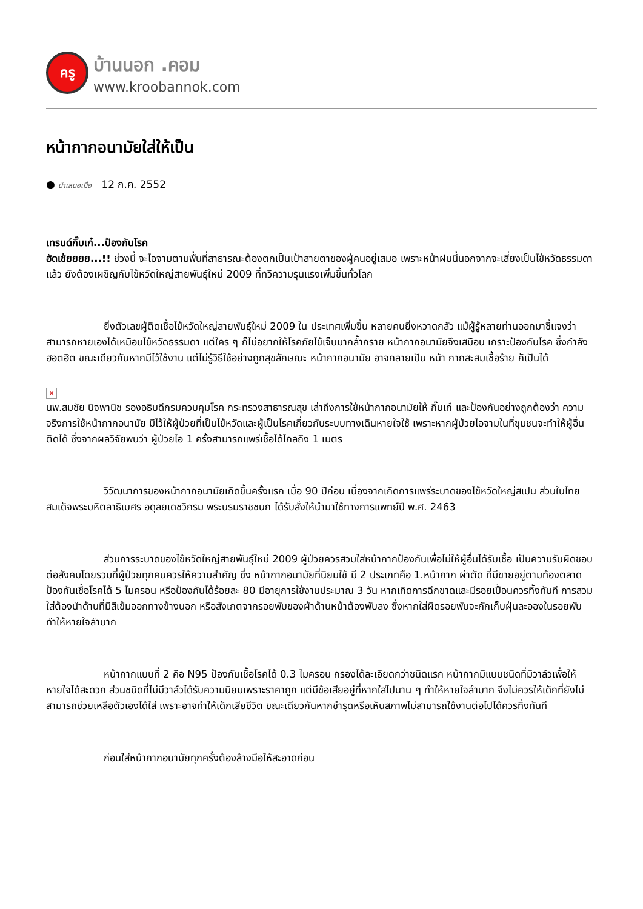ครู
บ้านนอก .คอม
www.kroobannok.com
หน้ากากอนามัยใส่ให้เป็น
● นำเสนอเมื่อ 12 ก.ค. 2552
เทรนด์กิ๊บเก๋...ป้องกันโรค
ฮัดเช้ยยยย...!! ช่วงนี้ จะไอจามตามพื้นที่สาธารณะต้องตกเป็นเป้าสายตาของผู้คนอยู่เสมอ เพราะหน้าฝนนี้นอกจากจะเสี่ยงเป็นไข้หวัดธรรมดาแล้ว ยังต้องเผชิญกับไข้หวัดใหญ่สายพันธุ์ใหม่ 2009 ที่ทวีความรุนแรงเพิ่มขึ้นทั่วโลก
ยิ่งตัวเลขผู้ติดเชื้อไข้หวัดใหญ่สายพันธุ์ใหม่ 2009 ใน ประเทศเพิ่มขึ้น หลายคนยิ่งหวาดกลัว แม้ผู้รู้หลายท่านออกมาชี้แจงว่า สามารถหายเองได้เหมือนไข้หวัดธรรมดา แต่ใคร ๆ ก็ไม่อยากให้โรคภัยไข้เจ็บมากล้ำกราย หน้ากากอนามัยจึงเสมือน เกราะป้องกันโรค ซึ่งกำลัง ฮอตฮิต ขณะเดียวกันหากมีไว้ใช้งาน แต่ไม่รู้วิธีใช้อย่างถูกสุขลักษณะ หน้ากากอนามัย อาจกลายเป็น หน้า กากสะสมเชื้อร้าย ก็เป็นได้
×
นพ.สมชัย นิจพานิช รองอธิบดีกรมควบคุมโรค กระทรวงสาธารณสุข เล่าถึงการใช้หน้ากากอนามัยให้ กิ๊บเก๋ และป้องกันอย่างถูกต้องว่า ความจริงการใช้หน้ากากอนามัย มีไว้ให้ผู้ป่วยที่เป็นไข้หวัดและผู้เป็นโรคเกี่ยวกับระบบทางเดินหายใจใช้ เพราะหากผู้ป่วยไอจามในที่ชุมชนจะทำให้ผู้อื่น ติดได้ ซึ่งจากผลวิจัยพบว่า ผู้ป่วยไอ 1 ครั้งสามารถแพร่เชื้อได้ไกลถึง 1 เมตร
วิวัฒนาการของหน้ากากอนามัยเกิดขึ้นครั้งแรก เมื่อ 90 ปีก่อน เนื่องจากเกิดการแพร่ระบาดของไข้หวัดใหญ่สเปน ส่วนในไทยสมเด็จพระมหิตลาธิเบศร อดุลยเดชวิกรม พระบรมราชชนก ได้รับสั่งให้นำมาใช้ทางการแพทย์ปี พ.ศ. 2463
ส่วนการระบาดของไข้หวัดใหญ่สายพันธุ์ใหม่ 2009 ผู้ป่วยควรสวมใส่หน้ากากป้องกันเพื่อไม่ให้ผู้อื่นได้รับเชื้อ เป็นความรับผิดชอบต่อสังคมโดยรวมที่ผู้ป่วยทุกคนควรให้ความสำคัญ ซึ่ง หน้ากากอนามัยที่นิยมใช้ มี 2 ประเภทคือ 1.หน้ากาก ผ่าตัด ที่มีขายอยู่ตามท้องตลาด ป้องกันเชื้อโรคได้ 5 ไมครอน หรือป้องกันได้ร้อยละ 80 มีอายุการใช้งานประมาณ 3 วัน หากเกิดการฉีกขาดและมีรอยเปื้อนควรทิ้งทันที การสวมใส่ต้องนำด้านที่มีสีเข้มออกทางข้างนอก หรือสังเกตจากรอยพับของผ้าด้านหน้าต้องพับลง ซึ่งหากใส่ผิดรอยพับจะกักเก็บฝุ่นละอองในรอยพับ ทำให้หายใจลำบาก
หน้ากากแบบที่ 2 คือ N95 ป้องกันเชื้อโรคได้ 0.3 ไมครอน กรองได้ละเอียดกว่าชนิดแรก หน้ากากมีแบบชนิดที่มีวาล์วเพื่อให้หายใจได้สะดวก ส่วนชนิดที่ไม่มีวาล์วได้รับความนิยมเพราะราคาถูก แต่มีข้อเสียอยู่ที่หากใส่ไปนาน ๆ ทำให้หายใจลำบาก จึงไม่ควรให้เด็กที่ยังไม่สามารถช่วยเหลือตัวเองได้ใส่ เพราะอาจทำให้เด็กเสียชีวิต ขณะเดียวกันหากชำรุดหรือเห็นสภาพไม่สามารถใช้งานต่อไปได้ควรทิ้งทันที
ก่อนใส่หน้ากากอนามัยทุกครั้งต้องล้างมือให้สะอาดก่อน